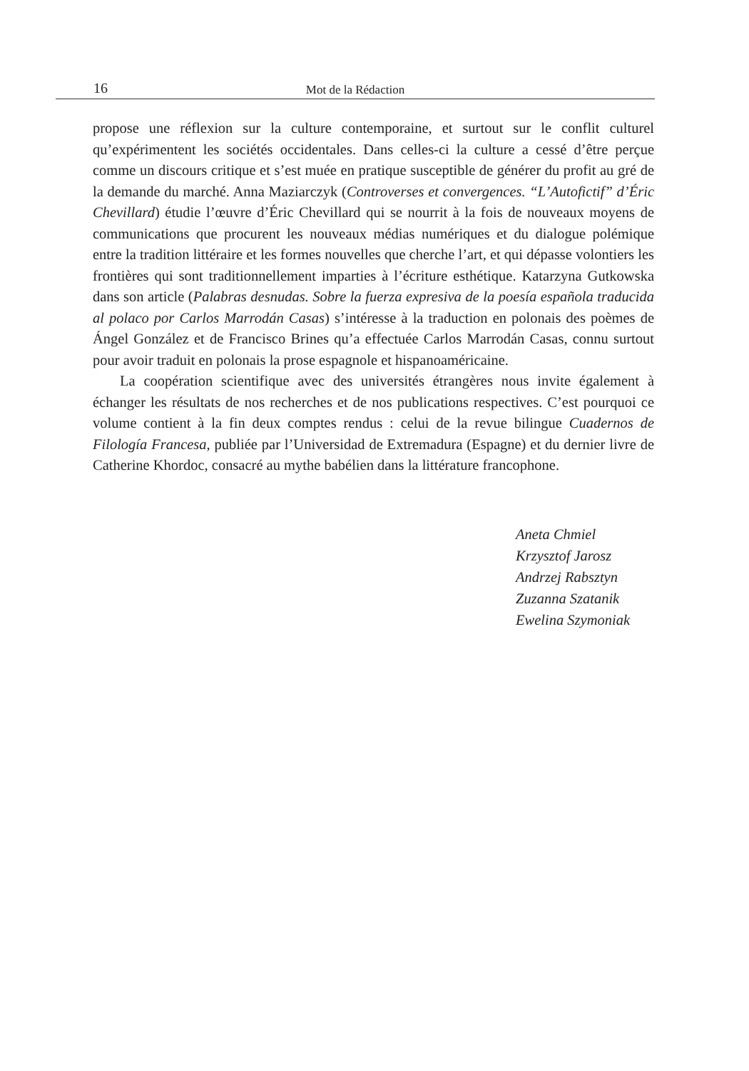16
Mot de la Rédaction
propose une réflexion sur la culture contemporaine, et surtout sur le conflit culturel qu’expérimentent les sociétés occidentales. Dans celles-ci la culture a cessé d’être perçue comme un discours critique et s’est muée en pratique susceptible de générer du profit au gré de la demande du marché. Anna Maziarczyk (Controverses et convergences. “L’Autofictif” d’Éric Chevillard) étudie l’œuvre d’Éric Chevillard qui se nourrit à la fois de nouveaux moyens de communications que procurent les nouveaux médias numériques et du dialogue polémique entre la tradition littéraire et les formes nouvelles que cherche l’art, et qui dépasse volontiers les frontières qui sont traditionnellement imparties à l’écriture esthétique. Katarzyna Gutkowska dans son article (Palabras desnudas. Sobre la fuerza expresiva de la poesía española traducida al polaco por Carlos Marrodán Casas) s’intéresse à la traduction en polonais des poèmes de Ángel González et de Francisco Brines qu’a effectuée Carlos Marrodán Casas, connu surtout pour avoir traduit en polonais la prose espagnole et hispanoaméricaine.
La coopération scientifique avec des universités étrangères nous invite également à échanger les résultats de nos recherches et de nos publications respectives. C’est pourquoi ce volume contient à la fin deux comptes rendus : celui de la revue bilingue Cuadernos de Filología Francesa, publiée par l’Universidad de Extremadura (Espagne) et du dernier livre de Catherine Khordoc, consacré au mythe babélien dans la littérature francophone.
Aneta Chmiel
Krzysztof Jarosz
Andrzej Rabsztyn
Zuzanna Szatanik
Ewelina Szymoniak